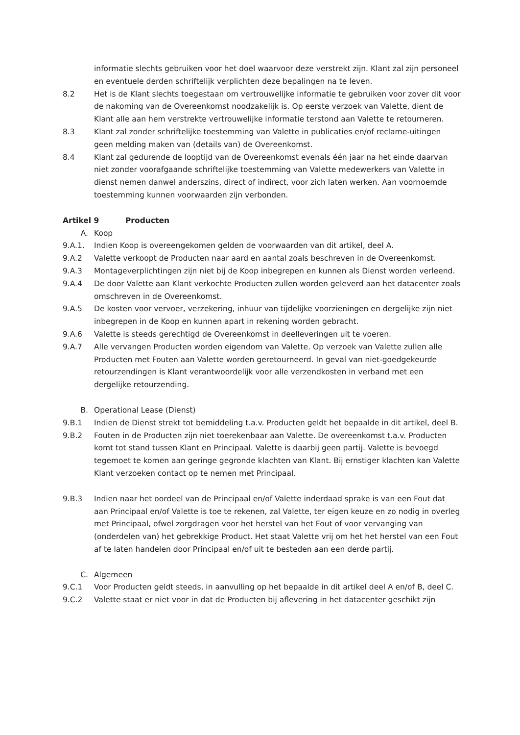informatie slechts gebruiken voor het doel waarvoor deze verstrekt zijn. Klant zal zijn personeel en eventuele derden schriftelijk verplichten deze bepalingen na te leven.
8.2 Het is de Klant slechts toegestaan om vertrouwelijke informatie te gebruiken voor zover dit voor de nakoming van de Overeenkomst noodzakelijk is. Op eerste verzoek van Valette, dient de Klant alle aan hem verstrekte vertrouwelijke informatie terstond aan Valette te retourneren.
8.3 Klant zal zonder schriftelijke toestemming van Valette in publicaties en/of reclame-uitingen geen melding maken van (details van) de Overeenkomst.
8.4 Klant zal gedurende de looptijd van de Overeenkomst evenals één jaar na het einde daarvan niet zonder voorafgaande schriftelijke toestemming van Valette medewerkers van Valette in dienst nemen danwel anderszins, direct of indirect, voor zich laten werken. Aan voornoemde toestemming kunnen voorwaarden zijn verbonden.
Artikel 9 Producten
A. Koop
9.A.1. Indien Koop is overeengekomen gelden de voorwaarden van dit artikel, deel A.
9.A.2 Valette verkoopt de Producten naar aard en aantal zoals beschreven in de Overeenkomst.
9.A.3 Montageverplichtingen zijn niet bij de Koop inbegrepen en kunnen als Dienst worden verleend.
9.A.4 De door Valette aan Klant verkochte Producten zullen worden geleverd aan het datacenter zoals omschreven in de Overeenkomst.
9.A.5 De kosten voor vervoer, verzekering, inhuur van tijdelijke voorzieningen en dergelijke zijn niet inbegrepen in de Koop en kunnen apart in rekening worden gebracht.
9.A.6 Valette is steeds gerechtigd de Overeenkomst in deelleveringen uit te voeren.
9.A.7 Alle vervangen Producten worden eigendom van Valette. Op verzoek van Valette zullen alle Producten met Fouten aan Valette worden geretourneerd. In geval van niet-goedgekeurde retourzendingen is Klant verantwoordelijk voor alle verzendkosten in verband met een dergelijke retourzending.
B. Operational Lease (Dienst)
9.B.1 Indien de Dienst strekt tot bemiddeling t.a.v. Producten geldt het bepaalde in dit artikel, deel B.
9.B.2 Fouten in de Producten zijn niet toerekenbaar aan Valette. De overeenkomst t.a.v. Producten komt tot stand tussen Klant en Principaal. Valette is daarbij geen partij. Valette is bevoegd tegemoet te komen aan geringe gegronde klachten van Klant. Bij ernstiger klachten kan Valette Klant verzoeken contact op te nemen met Principaal.
9.B.3 Indien naar het oordeel van de Principaal en/of Valette inderdaad sprake is van een Fout dat aan Principaal en/of Valette is toe te rekenen, zal Valette, ter eigen keuze en zo nodig in overleg met Principaal, ofwel zorgdragen voor het herstel van het Fout of voor vervanging van (onderdelen van) het gebrekkige Product. Het staat Valette vrij om het het herstel van een Fout af te laten handelen door Principaal en/of uit te besteden aan een derde partij.
C. Algemeen
9.C.1 Voor Producten geldt steeds, in aanvulling op het bepaalde in dit artikel deel A en/of B, deel C.
9.C.2 Valette staat er niet voor in dat de Producten bij aflevering in het datacenter geschikt zijn